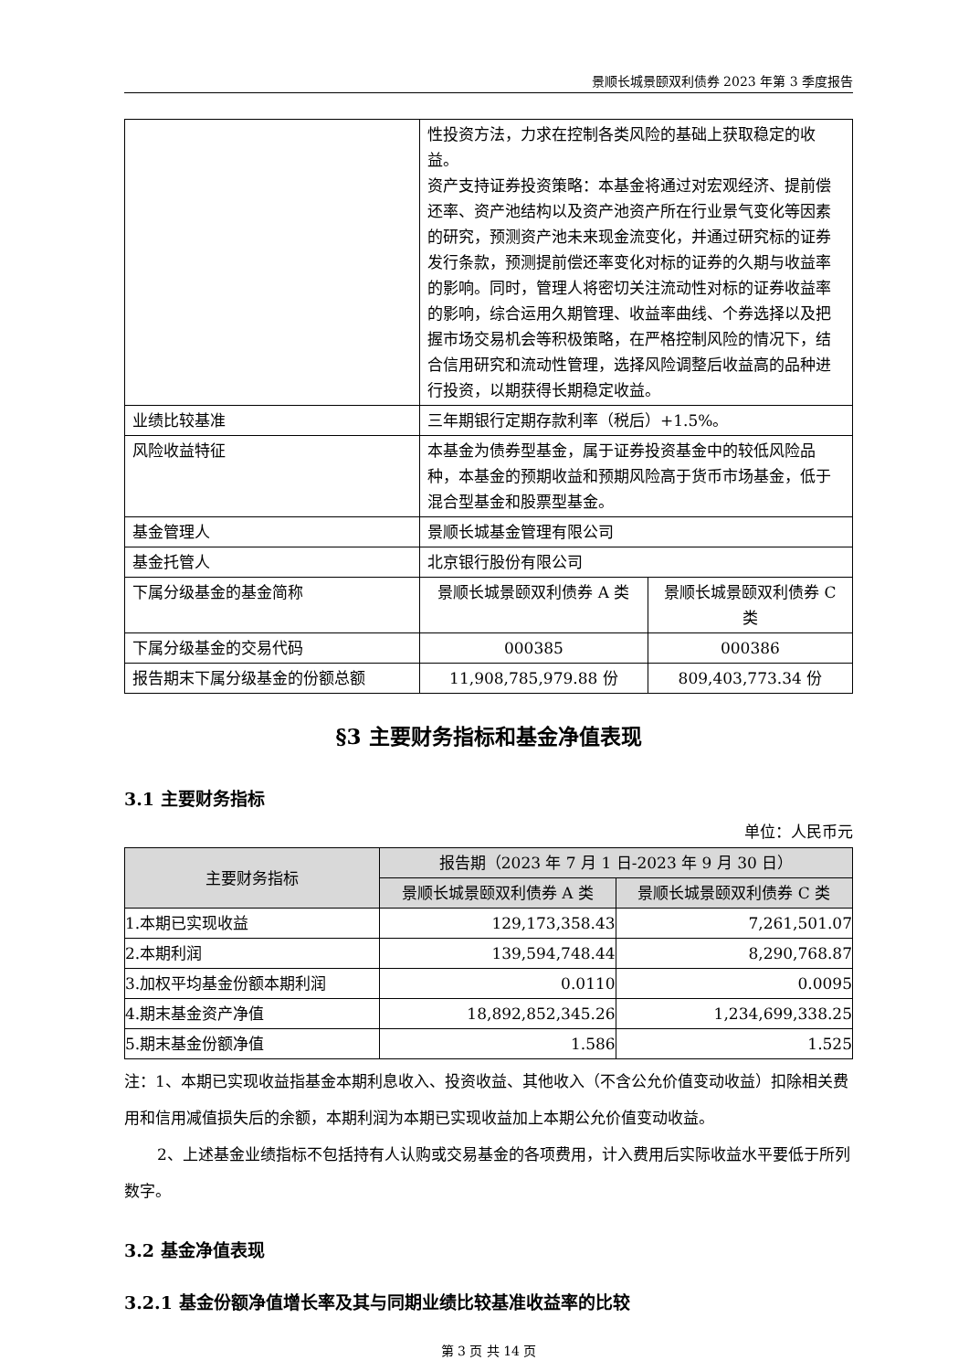景顺长城景颐双利债券 2023 年第 3 季度报告
| | 性投资方法，力求在控制各类风险的基础上获取稳定的收益。 资产支持证券投资策略：本基金将通过对宏观经济、提前偿还率、资产池结构以及资产池资产所在行业景气变化等因素的研究，预测资产池未来现金流变化，并通过研究标的证券发行条款，预测提前偿还率变化对标的证券的久期与收益率的影响。同时，管理人将密切关注流动性对标的证券收益率的影响，综合运用久期管理、收益率曲线、个券选择以及把握市场交易机会等积极策略，在严格控制风险的情况下，结合信用研究和流动性管理，选择风险调整后收益高的品种进行投资，以期获得长期稳定收益。 | |
| 业绩比较基准 | 三年期银行定期存款利率（税后）+1.5%。 | |
| 风险收益特征 | 本基金为债券型基金，属于证券投资基金中的较低风险品种，本基金的预期收益和预期风险高于货币市场基金，低于混合型基金和股票型基金。 | |
| 基金管理人 | 景顺长城基金管理有限公司 | |
| 基金托管人 | 北京银行股份有限公司 | |
| 下属分级基金的基金简称 | 景顺长城景颐双利债券 A 类 | 景顺长城景颐双利债券 C 类 |
| 下属分级基金的交易代码 | 000385 | 000386 |
| 报告期末下属分级基金的份额总额 | 11,908,785,979.88 份 | 809,403,773.34 份 |
§3 主要财务指标和基金净值表现
3.1 主要财务指标
单位：人民币元
| 主要财务指标 | 报告期（2023 年 7 月 1 日-2023 年 9 月 30 日） | |
| --- | --- | --- |
| | 景顺长城景颐双利债券 A 类 | 景顺长城景颐双利债券 C 类 |
| 1.本期已实现收益 | 129,173,358.43 | 7,261,501.07 |
| 2.本期利润 | 139,594,748.44 | 8,290,768.87 |
| 3.加权平均基金份额本期利润 | 0.0110 | 0.0095 |
| 4.期末基金资产净值 | 18,892,852,345.26 | 1,234,699,338.25 |
| 5.期末基金份额净值 | 1.586 | 1.525 |
注：1、本期已实现收益指基金本期利息收入、投资收益、其他收入（不含公允价值变动收益）扣除相关费用和信用减值损失后的余额，本期利润为本期已实现收益加上本期公允价值变动收益。
2、上述基金业绩指标不包括持有人认购或交易基金的各项费用，计入费用后实际收益水平要低于所列数字。
3.2 基金净值表现
3.2.1 基金份额净值增长率及其与同期业绩比较基准收益率的比较
第 3 页 共 14 页